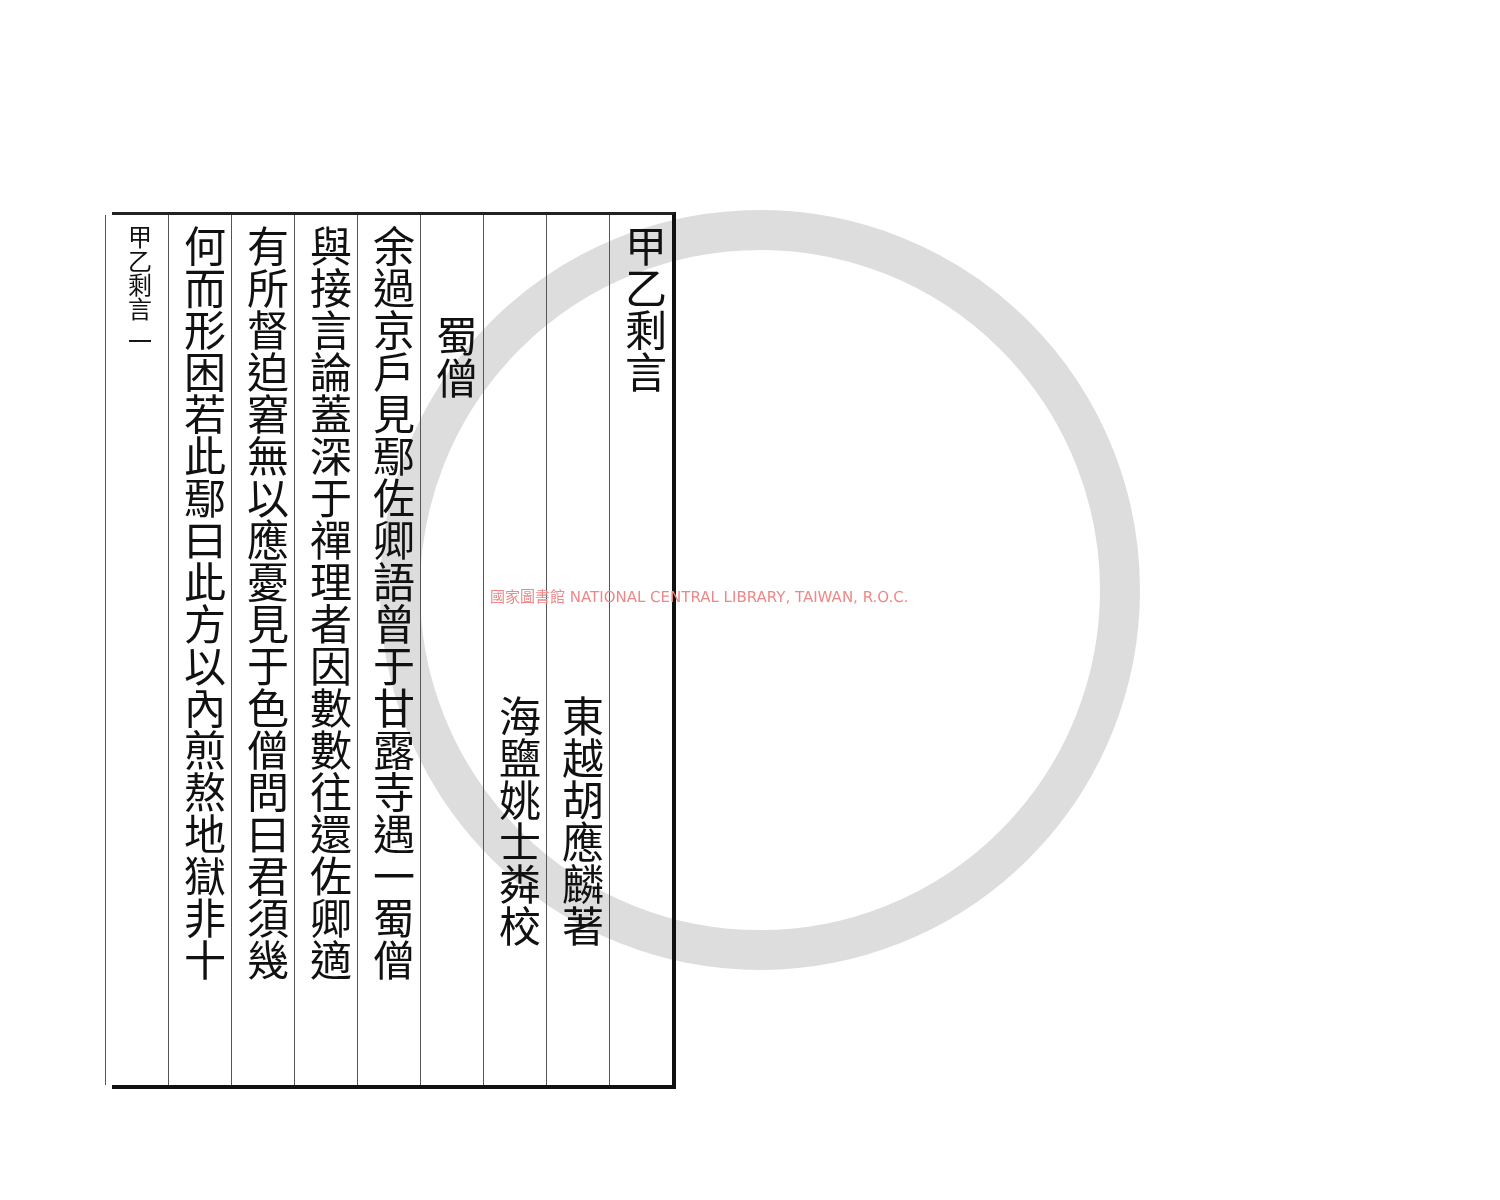甲乙剩言
東越胡應麟著
海鹽姚士粦校
蜀僧
余過京戸見鄢佐卿語曾于甘露寺遇一蜀僧
與接言論蓋深于禪理者因數數往還佐卿適
有所督迫窘無以應憂見于色僧問曰君須幾
何而形困若此鄢曰此方以內煎熬地獄非十
甲乙剩言 一
國家圖書館 NATIONAL CENTRAL LIBRARY, TAIWAN, R.O.C.